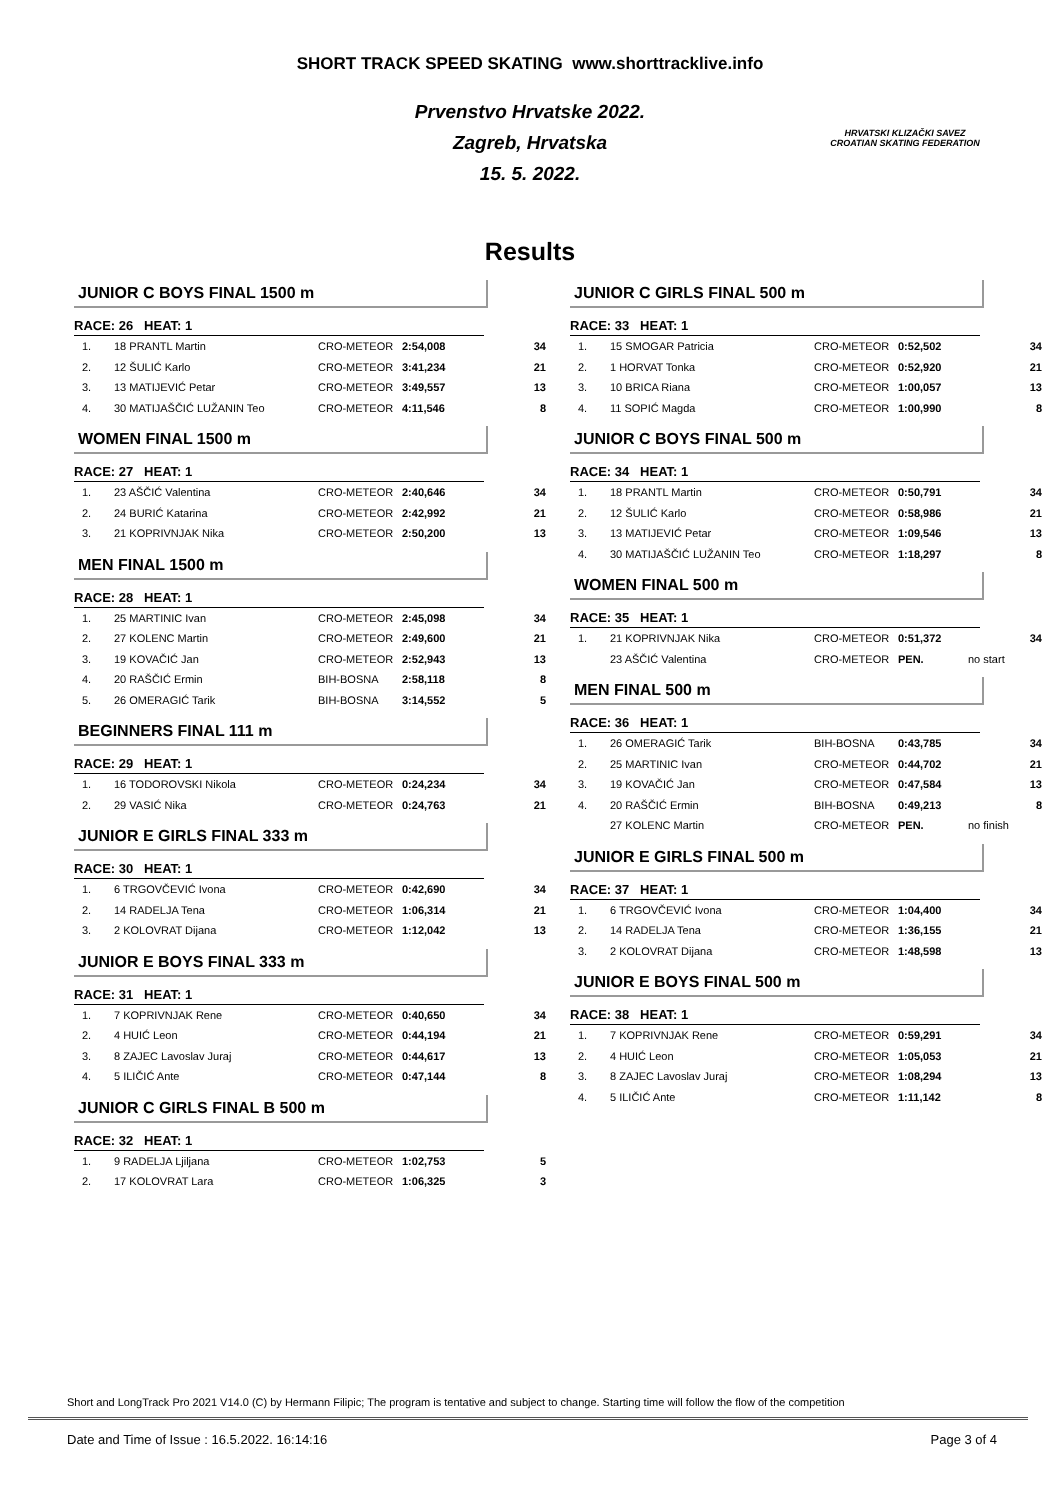SHORT TRACK SPEED SKATING www.shorttracklive.info
Prvenstvo Hrvatske 2022.
Zagreb, Hrvatska
15. 5. 2022.
HRVATSKI KLIZAČKI SAVEZ
CROATIAN SKATING FEDERATION
Results
JUNIOR C BOYS FINAL 1500 m
RACE: 26 HEAT: 1
| 1. | 18 PRANTL Martin | CRO-METEOR | 2:54,008 | | 34 |
| 2. | 12 ŠULIĆ Karlo | CRO-METEOR | 3:41,234 | | 21 |
| 3. | 13 MATIJEVIĆ Petar | CRO-METEOR | 3:49,557 | | 13 |
| 4. | 30 MATIJAŠČIĆ LUŽANIN Teo | CRO-METEOR | 4:11,546 | | 8 |
WOMEN FINAL 1500 m
RACE: 27 HEAT: 1
| 1. | 23 AŠČIĆ Valentina | CRO-METEOR | 2:40,646 | | 34 |
| 2. | 24 BURIĆ Katarina | CRO-METEOR | 2:42,992 | | 21 |
| 3. | 21 KOPRIVNJAK Nika | CRO-METEOR | 2:50,200 | | 13 |
MEN FINAL 1500 m
RACE: 28 HEAT: 1
| 1. | 25 MARTINIC Ivan | CRO-METEOR | 2:45,098 | | 34 |
| 2. | 27 KOLENC Martin | CRO-METEOR | 2:49,600 | | 21 |
| 3. | 19 KOVAČIĆ Jan | CRO-METEOR | 2:52,943 | | 13 |
| 4. | 20 RAŠČIĆ Ermin | BIH-BOSNA | 2:58,118 | | 8 |
| 5. | 26 OMERAGIĆ Tarik | BIH-BOSNA | 3:14,552 | | 5 |
BEGINNERS FINAL 111 m
RACE: 29 HEAT: 1
| 1. | 16 TODOROVSKI Nikola | CRO-METEOR | 0:24,234 | | 34 |
| 2. | 29 VASIĆ Nika | CRO-METEOR | 0:24,763 | | 21 |
JUNIOR E GIRLS FINAL 333 m
RACE: 30 HEAT: 1
| 1. | 6 TRGOVČEVIĆ Ivona | CRO-METEOR | 0:42,690 | | 34 |
| 2. | 14 RADELJA Tena | CRO-METEOR | 1:06,314 | | 21 |
| 3. | 2 KOLOVRAT Dijana | CRO-METEOR | 1:12,042 | | 13 |
JUNIOR E BOYS FINAL 333 m
RACE: 31 HEAT: 1
| 1. | 7 KOPRIVNJAK Rene | CRO-METEOR | 0:40,650 | | 34 |
| 2. | 4 HUIĆ Leon | CRO-METEOR | 0:44,194 | | 21 |
| 3. | 8 ZAJEC Lavoslav Juraj | CRO-METEOR | 0:44,617 | | 13 |
| 4. | 5 ILIČIĆ Ante | CRO-METEOR | 0:47,144 | | 8 |
JUNIOR C GIRLS FINAL B 500 m
RACE: 32 HEAT: 1
| 1. | 9 RADELJA Ljiljana | CRO-METEOR | 1:02,753 | | 5 |
| 2. | 17 KOLOVRAT Lara | CRO-METEOR | 1:06,325 | | 3 |
JUNIOR C GIRLS FINAL 500 m
RACE: 33 HEAT: 1
| 1. | 15 SMOGAR Patricia | CRO-METEOR | 0:52,502 | | 34 |
| 2. | 1 HORVAT Tonka | CRO-METEOR | 0:52,920 | | 21 |
| 3. | 10 BRICA Riana | CRO-METEOR | 1:00,057 | | 13 |
| 4. | 11 SOPIĆ Magda | CRO-METEOR | 1:00,990 | | 8 |
JUNIOR C BOYS FINAL 500 m
RACE: 34 HEAT: 1
| 1. | 18 PRANTL Martin | CRO-METEOR | 0:50,791 | | 34 |
| 2. | 12 ŠULIĆ Karlo | CRO-METEOR | 0:58,986 | | 21 |
| 3. | 13 MATIJEVIĆ Petar | CRO-METEOR | 1:09,546 | | 13 |
| 4. | 30 MATIJAŠČIĆ LUŽANIN Teo | CRO-METEOR | 1:18,297 | | 8 |
WOMEN FINAL 500 m
RACE: 35 HEAT: 1
| 1. | 21 KOPRIVNJAK Nika | CRO-METEOR | 0:51,372 | | 34 |
| | 23 AŠČIĆ Valentina | CRO-METEOR | PEN. | no start | |
MEN FINAL 500 m
RACE: 36 HEAT: 1
| 1. | 26 OMERAGIĆ Tarik | BIH-BOSNA | 0:43,785 | | 34 |
| 2. | 25 MARTINIC Ivan | CRO-METEOR | 0:44,702 | | 21 |
| 3. | 19 KOVAČIĆ Jan | CRO-METEOR | 0:47,584 | | 13 |
| 4. | 20 RAŠČIĆ Ermin | BIH-BOSNA | 0:49,213 | | 8 |
| | 27 KOLENC Martin | CRO-METEOR | PEN. | no finish | |
JUNIOR E GIRLS FINAL 500 m
RACE: 37 HEAT: 1
| 1. | 6 TRGOVČEVIĆ Ivona | CRO-METEOR | 1:04,400 | | 34 |
| 2. | 14 RADELJA Tena | CRO-METEOR | 1:36,155 | | 21 |
| 3. | 2 KOLOVRAT Dijana | CRO-METEOR | 1:48,598 | | 13 |
JUNIOR E BOYS FINAL 500 m
RACE: 38 HEAT: 1
| 1. | 7 KOPRIVNJAK Rene | CRO-METEOR | 0:59,291 | | 34 |
| 2. | 4 HUIĆ Leon | CRO-METEOR | 1:05,053 | | 21 |
| 3. | 8 ZAJEC Lavoslav Juraj | CRO-METEOR | 1:08,294 | | 13 |
| 4. | 5 ILIČIĆ Ante | CRO-METEOR | 1:11,142 | | 8 |
Short and LongTrack Pro 2021 V14.0 (C) by Hermann Filipic; The program is tentative and subject to change. Starting time will follow the flow of the competition
Date and Time of Issue : 16.5.2022. 16:14:16 Page 3 of 4